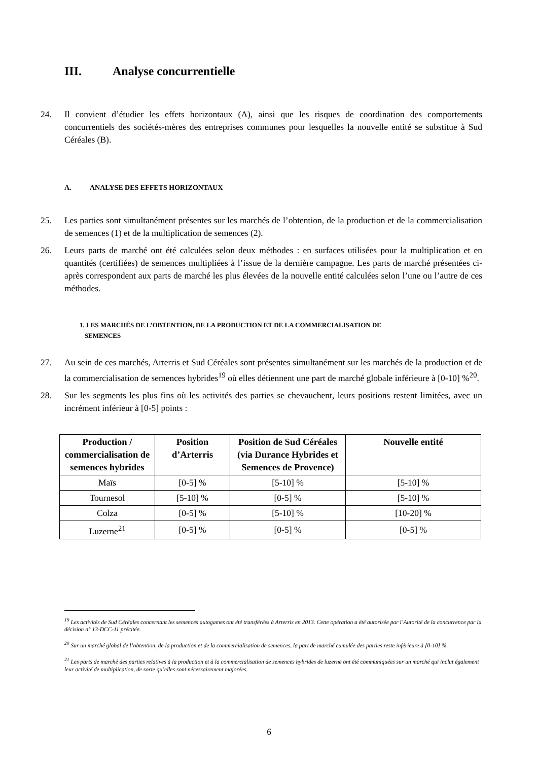III. Analyse concurrentielle
24. Il convient d’étudier les effets horizontaux (A), ainsi que les risques de coordination des comportements concurrentiels des sociétés-mères des entreprises communes pour lesquelles la nouvelle entité se substitue à Sud Céréales (B).
A. ANALYSE DES EFFETS HORIZONTAUX
25. Les parties sont simultanément présentes sur les marchés de l’obtention, de la production et de la commercialisation de semences (1) et de la multiplication de semences (2).
26. Leurs parts de marché ont été calculées selon deux méthodes : en surfaces utilisées pour la multiplication et en quantités (certifiées) de semences multipliées à l’issue de la dernière campagne. Les parts de marché présentées ci-après correspondent aux parts de marché les plus élevées de la nouvelle entité calculées selon l’une ou l’autre de ces méthodes.
1. LES MARCHÉS DE L’OBTENTION, DE LA PRODUCTION ET DE LA COMMERCIALISATION DE
SEMENCES
27. Au sein de ces marchés, Arterris et Sud Céréales sont présentes simultanément sur les marchés de la production et de la commercialisation de semences hybrides<sup>19</sup> où elles détiennent une part de marché globale inférieure à [0-10] %<sup>20</sup>.
28. Sur les segments les plus fins où les activités des parties se chevauchent, leurs positions restent limitées, avec un incrément inférieur à [0-5] points :
| Production / commercialisation de semences hybrides | Position d’Arterris | Position de Sud Céréales (via Durance Hybrides et Semences de Provence) | Nouvelle entité |
| --- | --- | --- | --- |
| Maïs | [0-5] % | [5-10] % | [5-10] % |
| Tournesol | [5-10] % | [0-5] % | [5-10] % |
| Colza | [0-5] % | [5-10] % | [10-20] % |
| Luzerne<sup>21</sup> | [0-5] % | [0-5] % | [0-5] % |
<sup>19</sup> Les activités de Sud Céréales concernant les semences autogames ont été transférées à Arterris en 2013. Cette opération a été autorisée par l’Autorité de la concurrence par la décision n° 13-DCC-11 précitée.
<sup>20</sup> Sur un marché global de l’obtention, de la production et de la commercialisation de semences, la part de marché cumulée des parties reste inférieure à [0-10] %.
<sup>21</sup> Les parts de marché des parties relatives à la production et à la commercialisation de semences hybrides de luzerne ont été communiquées sur un marché qui inclut également leur activité de multiplication, de sorte qu’elles sont nécessairement majorées.
6